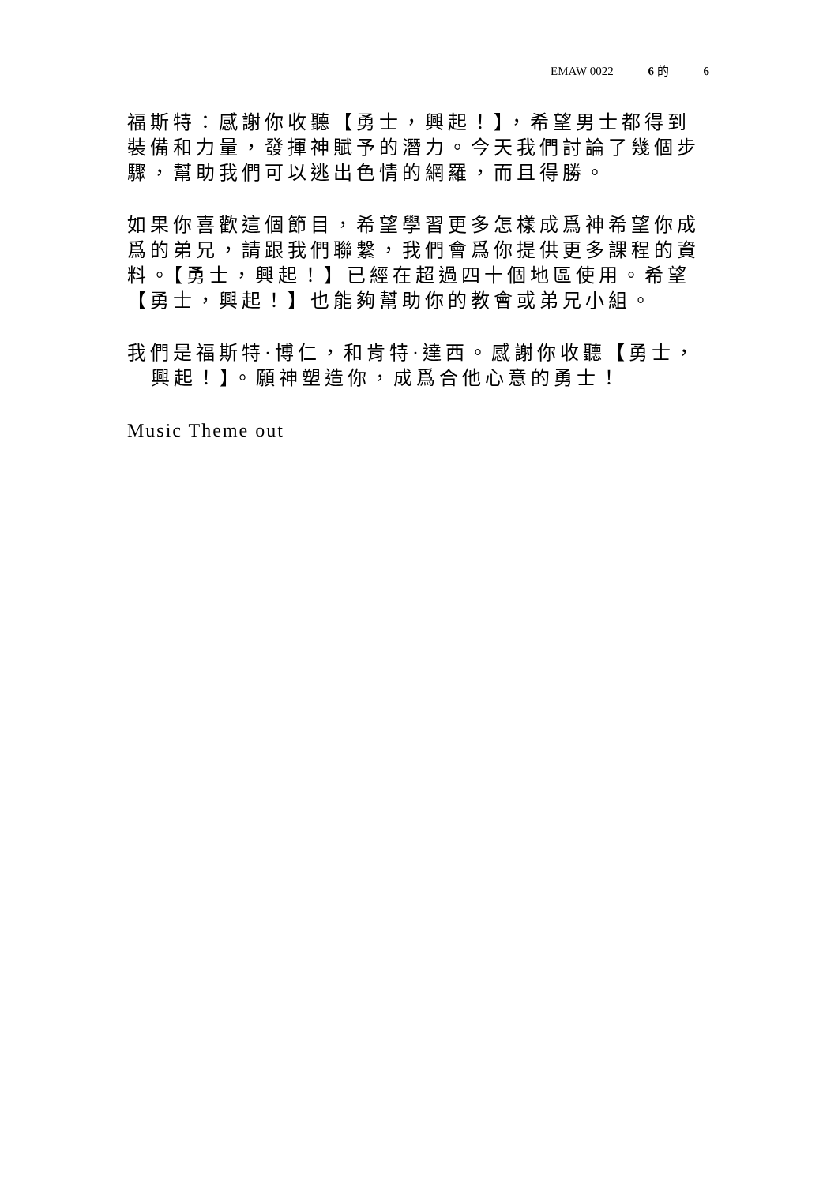EMAW 0022 6 的 6
福斯特：感謝你收聽【勇士，興起！】，希望男士都得到裝備和力量，發揮神賦予的潛力。今天我們討論了幾個步驟，幫助我們可以逃出色情的網羅，而且得勝。
如果你喜歡這個節目，希望學習更多怎樣成爲神希望你成爲的弟兄，請跟我們聯繫，我們會爲你提供更多課程的資料。【勇士，興起！】已經在超過四十個地區使用。希望【勇士，興起！】也能夠幫助你的教會或弟兄小組。
我們是福斯特·博仁，和肯特·達西。感謝你收聽【勇士，
興起！】。願神塑造你，成爲合他心意的勇士！
Music Theme out